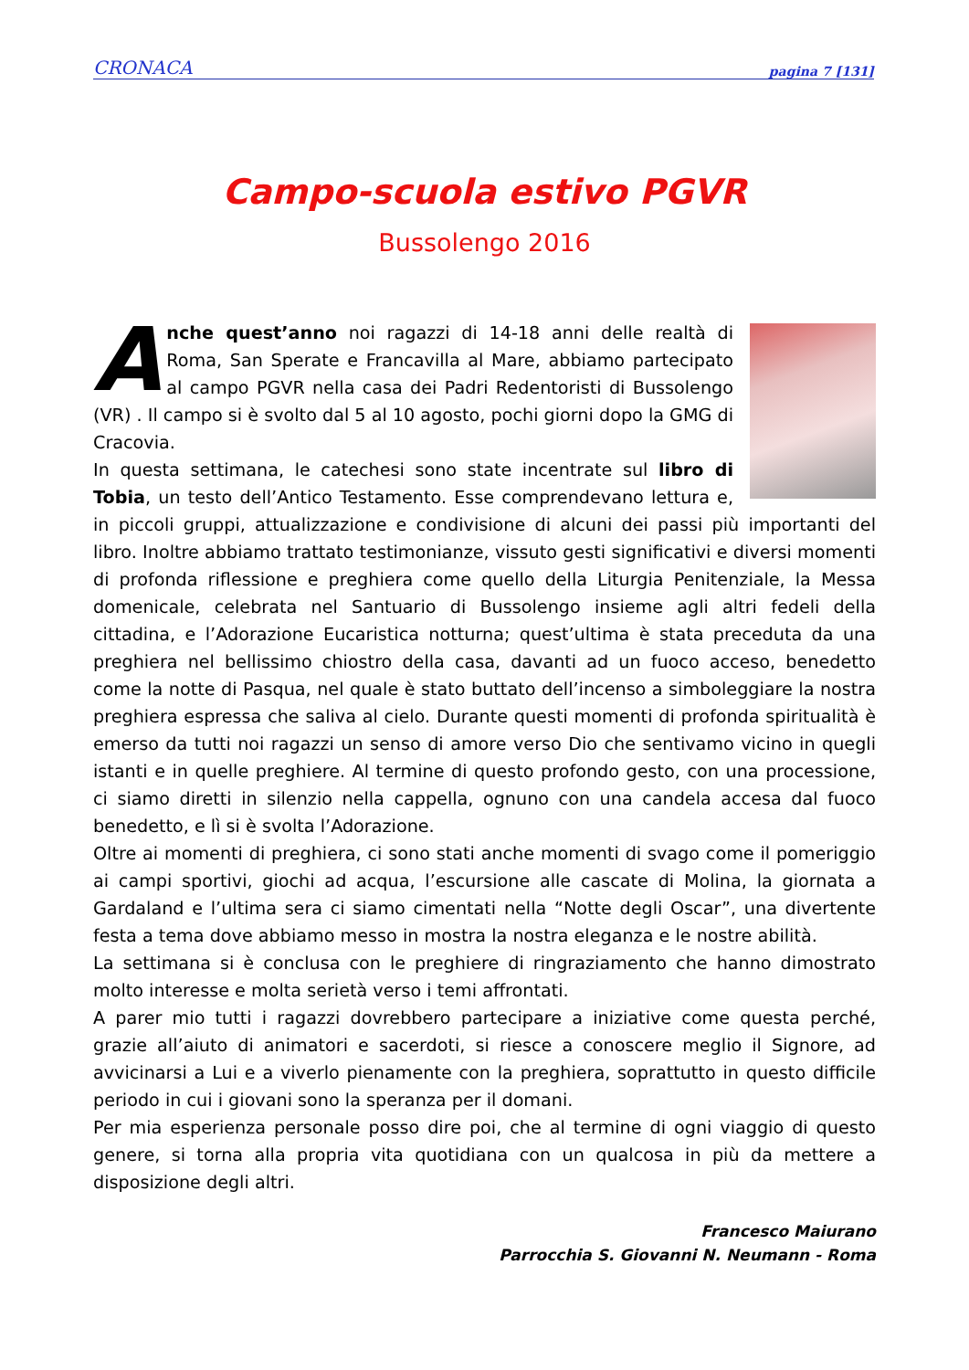CRONACA pagina 7 [131]
Campo-scuola estivo PGVR
Bussolengo 2016
Anche quest’anno noi ragazzi di 14-18 anni delle realtà di Roma, San Sperate e Francavilla al Mare, abbiamo partecipato al campo PGVR nella casa dei Padri Redentoristi di Bussolengo (VR) . Il campo si è svolto dal 5 al 10 agosto, pochi giorni dopo la GMG di Cracovia.
In questa settimana, le catechesi sono state incentrate sul libro di Tobia, un testo dell’Antico Testamento. Esse comprendevano lettura e, in piccoli gruppi, attualizzazione e condivisione di alcuni dei passi più importanti del libro. Inoltre abbiamo trattato testimonianze, vissuto gesti significativi e diversi momenti di profonda riflessione e preghiera come quello della Liturgia Penitenziale, la Messa domenicale, celebrata nel Santuario di Bussolengo insieme agli altri fedeli della cittadina, e l’Adorazione Eucaristica notturna; quest’ultima è stata preceduta da una preghiera nel bellissimo chiostro della casa, davanti ad un fuoco acceso, benedetto come la notte di Pasqua, nel quale è stato buttato dell’incenso a simboleggiare la nostra preghiera espressa che saliva al cielo. Durante questi momenti di profonda spiritualità è emerso da tutti noi ragazzi un senso di amore verso Dio che sentivamo vicino in quegli istanti e in quelle preghiere. Al termine di questo profondo gesto, con una processione, ci siamo diretti in silenzio nella cappella, ognuno con una candela accesa dal fuoco benedetto, e lì si è svolta l’Adorazione.
Oltre ai momenti di preghiera, ci sono stati anche momenti di svago come il pomeriggio ai campi sportivi, giochi ad acqua, l’escursione alle cascate di Molina, la giornata a Gardaland e l’ultima sera ci siamo cimentati nella “Notte degli Oscar”, una divertente festa a tema dove abbiamo messo in mostra la nostra eleganza e le nostre abilità.
La settimana si è conclusa con le preghiere di ringraziamento che hanno dimostrato molto interesse e molta serietà verso i temi affrontati.
A parer mio tutti i ragazzi dovrebbero partecipare a iniziative come questa perché, grazie all’aiuto di animatori e sacerdoti, si riesce a conoscere meglio il Signore, ad avvicinarsi a Lui e a viverlo pienamente con la preghiera, soprattutto in questo difficile periodo in cui i giovani sono la speranza per il domani.
Per mia esperienza personale posso dire poi, che al termine di ogni viaggio di questo genere, si torna alla propria vita quotidiana con un qualcosa in più da mettere a disposizione degli altri.
Francesco Maiurano
Parrocchia S. Giovanni N. Neumann - Roma